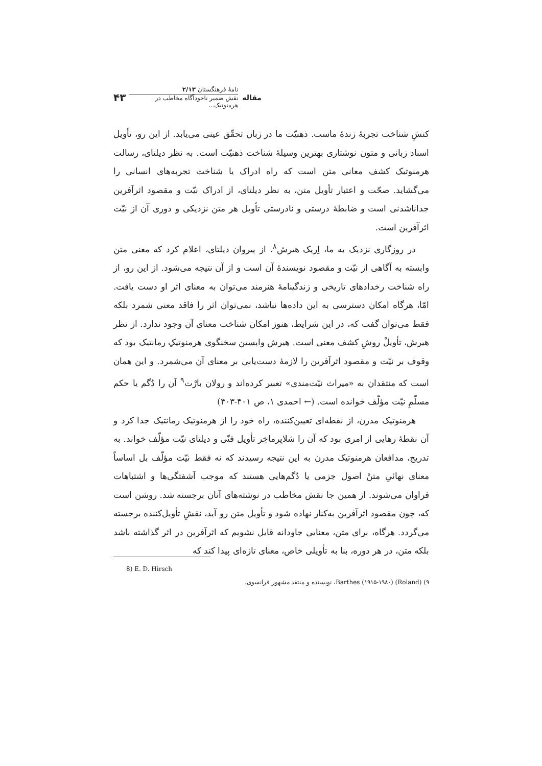مقاله
نامهٔ فرهنگستان ۲/۱۳
نقش ضمیر ناخودآگاه مخاطب در هرمنوتیک...
۴۳
کنشِ شناخت تجربهٔ زندهٔ ماست. ذهنیّت ما در زبان تحقّق عینی می‌یابد. از این رو، تأویل اسناد زبانی و متون نوشتاری بهترین وسیلهٔ شناخت ذهنیّت است. به نظر دیلتای، رسالت هرمنوتیک کشف معانی متن است که راه ادراک یا شناخت تجربه‌های انسانی را می‌گشاید. صحّت و اعتبار تأویل متن، به نظر دیلتای، از ادراک نیّت و مقصود اثرآفرین جداناشدنی است و ضابطهٔ درستی و نادرستی تأویل هر متن نزدیکی و دوری آن از نیّت اثرآفرین است.
در روزگاری نزدیک به ما، اِریک هیرش<sup>۸</sup>، از پیروان دیلتای، اعلام کرد که معنی متن وابسته به آگاهی از نیّت و مقصود نویسندهٔ آن است و از آن نتیجه می‌شود. از این رو، از راه شناخت رخدادهای تاریخی و زندگینامهٔ هنرمند می‌توان به معنای اثر او دست یافت. امّا، هرگاه امکان دسترسی به این داده‌ها نباشد، نمی‌توان اثر را فاقد معنی شمرد بلکه فقط می‌توان گفت که، در این شرایط، هنوز امکان شناخت معنای آن وجود ندارد. از نظر هیرش، تأویلْ روشِ کشف معنی است. هیرش واپسین سخنگوی هرمنوتیکِ رمانتیک بود که وقوف بر نیّت و مقصود اثرآفرین را لازمهٔ دست‌یابی بر معنای آن می‌شمرد. و این همان است که منتقدان به «میراث نیّت‌مندی» تعبیر کرده‌اند و رولان بارْت<sup>۹</sup> آن را دُگم یا حکم مسلّمِ نیّت مؤلّف خوانده است. (← احمدی ۱، ص ۴۰۱-۴۰۳)
هرمنوتیک مدرن، از نقطه‌ای تعیین‌کننده، راه خود را از هرمنوتیک رمانتیک جدا کرد و آن نقطهٔ رهایی از امری بود که آن را شلایِرماخِر تأویل فنّی و دیلتای نیّت مؤلّف خواند. به تدریج، مدافعان هرمنوتیک مدرن به این نتیجه رسیدند که نه فقط نیّت مؤلّف بل اساساً معنای نهائیِ متنْ اصول جزمی یا دُگم‌هایی هستند که موجب آشفتگی‌ها و اشتباهات فراوان می‌شوند. از همین جا نقش مخاطب در نوشته‌های آنان برجسته شد. روشن است که، چون مقصود اثرآفرین به‌کنار نهاده شود و تأویل متن رو آید، نقشِ تأویل‌کننده برجسته می‌گردد. هرگاه، برای متن، معنایی جاودانه قایل نشویم که اثرآفرین در اثر گذاشته باشد بلکه متن، در هر دوره، بنا به تأویلی خاص، معنای تازه‌ای پیدا کند که
8) E. D. Hirsch
۹) (Roland) Barthes (۱۹۱۵-۱۹۸۰)، نویسنده و منتقد مشهور فرانسوی.